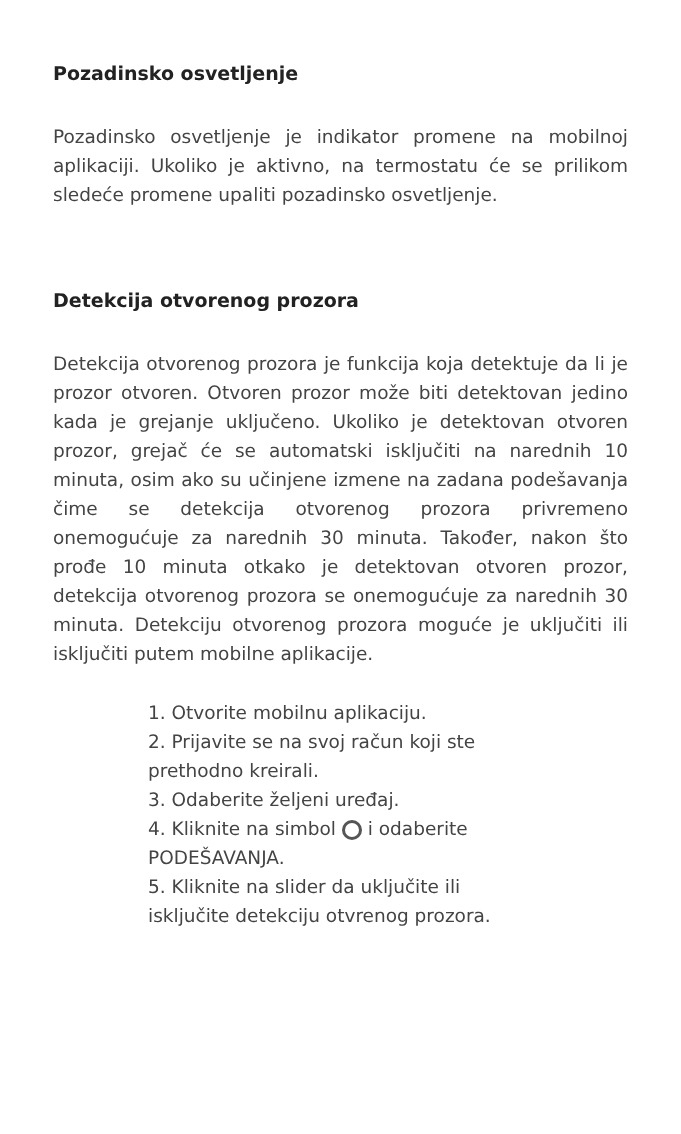Pozadinsko osvetljenje
Pozadinsko osvetljenje je indikator promene na mobilnoj aplikaciji. Ukoliko je aktivno, na termostatu će se prilikom sledeće promene upaliti pozadinsko osvetljenje.
Detekcija otvorenog prozora
Detekcija otvorenog prozora je funkcija koja detektuje da li je prozor otvoren. Otvoren prozor može biti detektovan jedino kada je grejanje uključeno. Ukoliko je detektovan otvoren prozor, grejač će se automatski isključiti na narednih 10 minuta, osim ako su učinjene izmene na zadana podešavanja čime se detekcija otvorenog prozora privremeno onemogućuje za narednih 30 minuta. Također, nakon što prođe 10 minuta otkako je detektovan otvoren prozor, detekcija otvorenog prozora se onemogućuje za narednih 30 minuta. Detekciju otvorenog prozora moguće je uključiti ili isključiti putem mobilne aplikacije.
1. Otvorite mobilnu aplikaciju.
2. Prijavite se na svoj račun koji ste prethodno kreirali.
3. Odaberite željeni uređaj.
4. Kliknite na simbol i odaberite PODEŠAVANJA.
5. Kliknite na slider da uključite ili isključite detekciju otvrenog prozora.